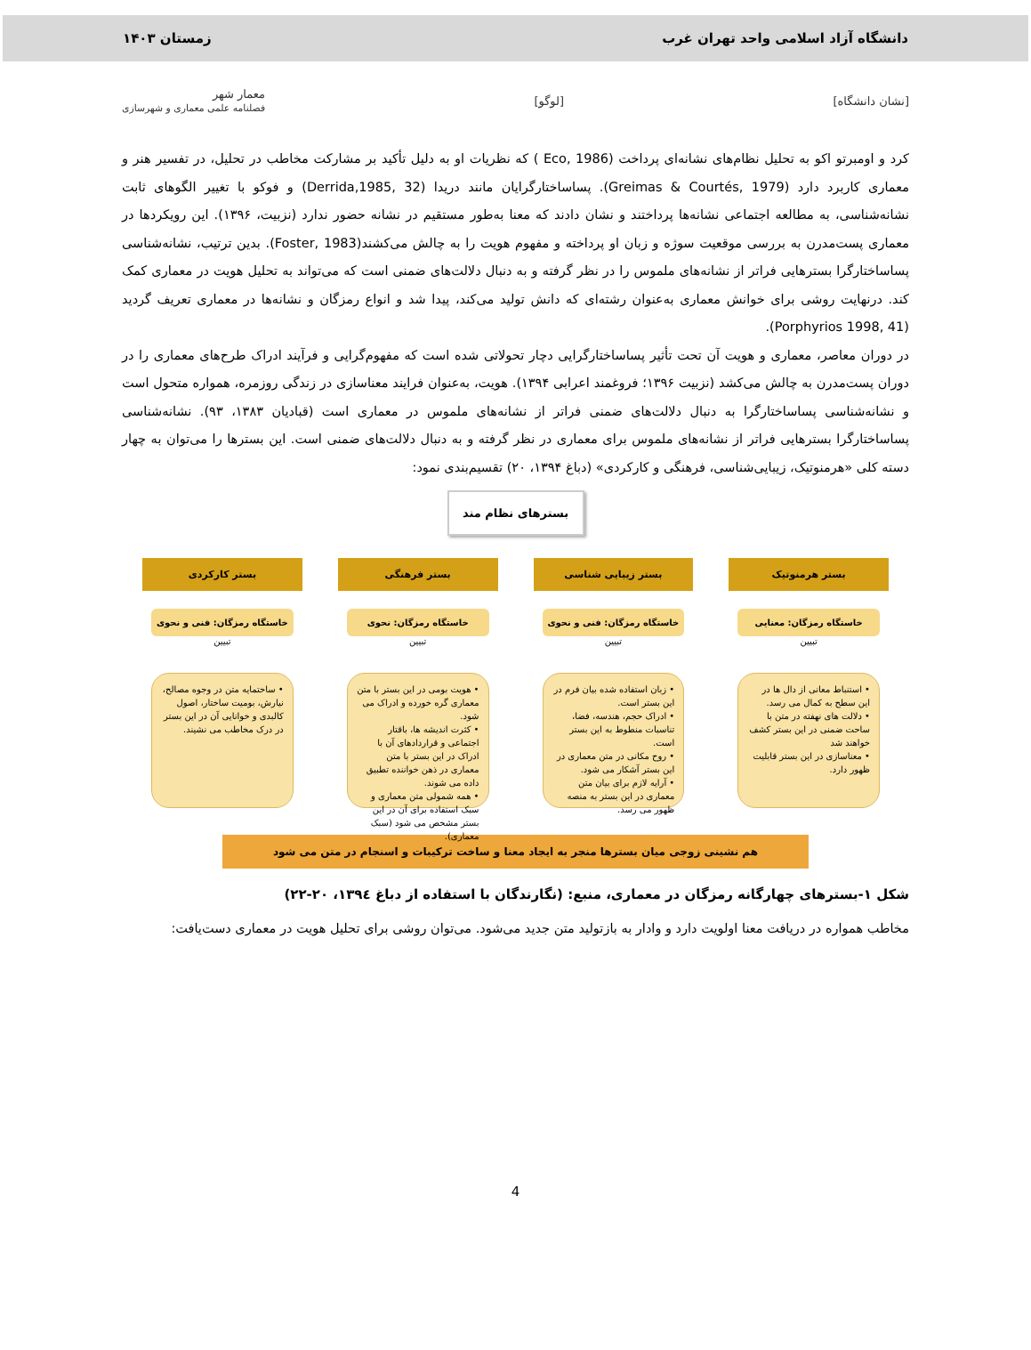دانشگاه آزاد اسلامی واحد تهران غرب زمستان ۱۴۰۳
[نشان دانشگاه] [لوگو] معمار شهر
فصلنامه علمی معماری و شهرسازی
کرد و اومبرتو اکو به تحلیل نظام‌های نشانه‌ای پرداخت (Eco, 1986 ) که نظریات او به دلیل تأکید بر مشارکت مخاطب در تحلیل، در تفسیر هنر و معماری کاربرد دارد (Greimas & Courtés, 1979). پساساختارگرایان مانند دریدا (Derrida,1985, 32) و فوکو با تغییر الگوهای ثابت نشانه‌شناسی، به مطالعه اجتماعی نشانه‌ها پرداختند و نشان دادند که معنا به‌طور مستقیم در نشانه حضور ندارد (نزبیت، ۱۳۹۶). این رویکردها در معماری پست‌مدرن به بررسی موقعیت سوژه و زبان او پرداخته و مفهوم هویت را به چالش می‌کشند(Foster, 1983). بدین ترتیب، نشانه‌شناسی پساساختارگرا بسترهایی فراتر از نشانه‌های ملموس را در نظر گرفته و به دنبال دلالت‌های ضمنی است که می‌تواند به تحلیل هویت در معماری کمک کند. درنهایت روشی برای خوانش معماری به‌عنوان رشته‌ای که دانش تولید می‌کند، پیدا شد و انواع رمزگان و نشانه‌ها در معماری تعریف گردید (Porphyrios 1998, 41).
در دوران معاصر، معماری و هویت آن تحت تأثیر پساساختارگرایی دچار تحولاتی شده است که مفهوم‌گرایی و فرآیند ادراک طرح‌های معماری را در دوران پست‌مدرن به چالش می‌کشد (نزبیت ۱۳۹۶؛ فروغمند اعرابی ۱۳۹۴). هویت، به‌عنوان فرایند معناسازی در زندگی روزمره، همواره متحول است و نشانه‌شناسی پساساختارگرا به دنبال دلالت‌های ضمنی فراتر از نشانه‌های ملموس در معماری است (قبادیان ۱۳۸۳، ۹۳). نشانه‌شناسی پساساختارگرا بسترهایی فراتر از نشانه‌های ملموس برای معماری در نظر گرفته و به دنبال دلالت‌های ضمنی است. این بسترها را می‌توان به چهار دسته کلی «هرمنوتیک، زیبایی‌شناسی، فرهنگی و کارکردی» (دباغ ۱۳۹۴، ۲۰) تقسیم‌بندی نمود:
بسترهای نظام مند
بستر هرمنوتیک
خاستگاه رمزگان: معنایی
تبیین
• استنباط معانی از دال ها در این سطح به کمال می رسد.
• دلالت های نهفته در متن با ساحت ضمنی در این بستر کشف خواهند شد
• معناسازی در این بستر قابلیت ظهور دارد.
بستر زیبایی شناسی
خاستگاه رمزگان: فنی و نحوی
تبیین
• زبان استفاده شده بیان فرم در این بستر است.
• ادراک حجم، هندسه، فضا، تناسبات منطوط به این بستر است.
• روح مکانی در متن معماری در این بستر آشکار می شود.
• آرایه لازم برای بیان متن معماری در این بستر به منصه ظهور می رسد.
بستر فرهنگی
خاستگاه رمزگان: نحوی
تبیین
• هویت بومی در این بستر با متن معماری گره خورده و ادراک می شود.
• کثرت اندیشه ها، باقتار اجتماعی و قراردادهای آن با ادراک در این بستر با متن معماری در ذهن خواننده تطبیق داده می شوند.
• همه شمولی متن معماری و سبک استفاده برای آن در این بستر مشخص می شود (سبک معماری).
بستر کارکردی
خاستگاه رمزگان: فنی و نحوی
تبیین
• ساختمایه متن در وجوه مصالح، نیارش، بومیت ساختار، اصول کالبدی و خوانایی آن در این بستر در درک مخاطب می نشیند.
هم نشینی زوجی میان بسترها منجر به ایجاد معنا و ساخت ترکیبات و اسنجام در متن می شود
شکل ۱-بسترهای چهارگانه رمزگان در معماری، منبع: (نگارندگان با استفاده از دباغ ۱۳۹٤، ۲۰-۲۲)
مخاطب همواره در دریافت معنا اولویت دارد و وادار به بازتولید متن جدید می‌شود. می‌توان روشی برای تحلیل هویت در معماری دست‌یافت:
4